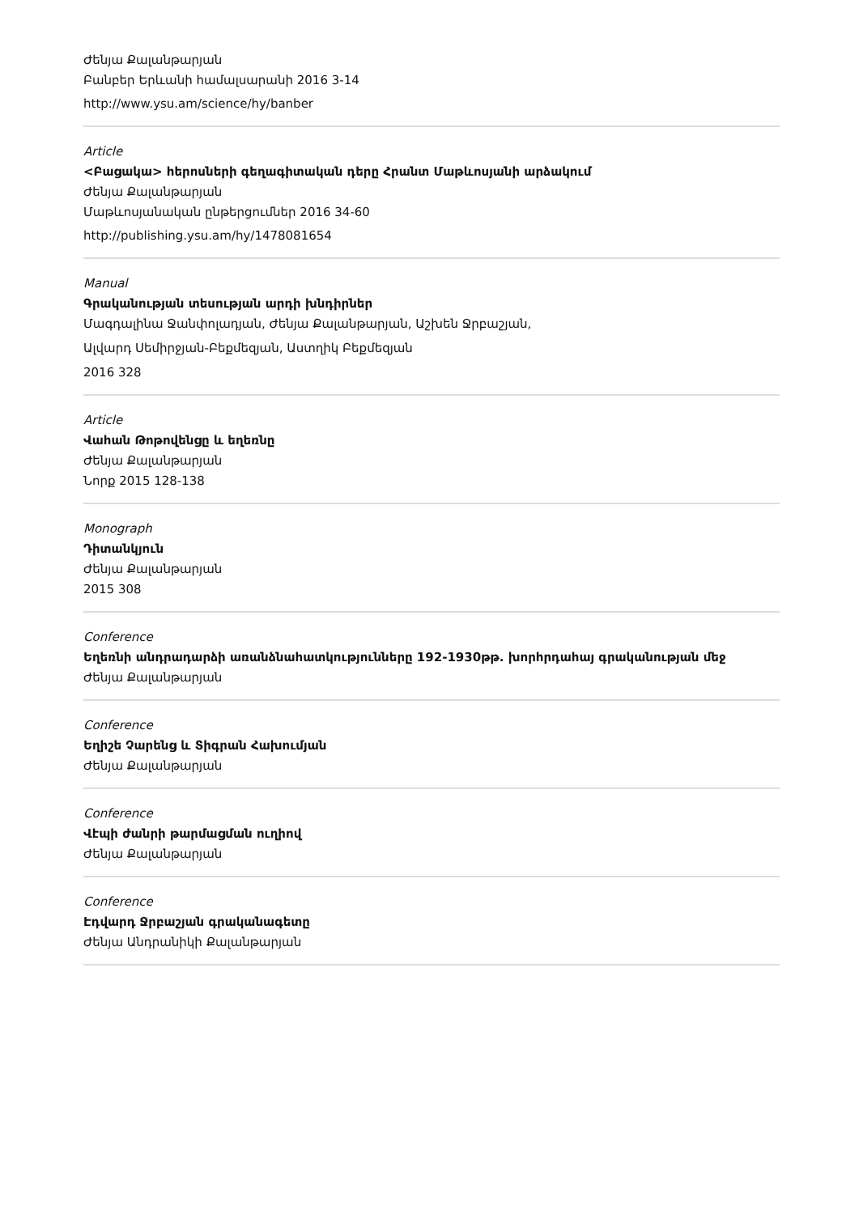Ժենյա Քալանթարյան
Բանբեր Երևանի համալսարանի 2016 3-14
http://www.ysu.am/science/hy/banber
Article
<Բացակա> հերոսների գեղագիտական դերը Հրանտ Մաթևոսյանի արձակում
Ժենյա Քալանթարյան
Մաթևոսյանական ընթերցումներ 2016 34-60
http://publishing.ysu.am/hy/1478081654
Manual
Գրականության տեսության արդի խնդիրներ
Մագդալինա Ջանփոլադյան, Ժենյա Քալանթարյան, Աշխեն Ջրբաշյան,
Ալվարդ Սեմիրջյան-Բեքմեզյան, Աստղիկ Բեքմեզյան
2016 328
Article
Վահան Թոթովենցը և եղեռնը
Ժենյա Քալանթարյան
Նորք 2015 128-138
Monograph
Դիտանկյուն
Ժենյա Քալանթարյան
2015 308
Conference
Եղեռնի անդրադարձի առանձնահատկությունները 192-1930թթ. խորհրդահայ գրականության մեջ
Ժենյա Քալանթարյան
Conference
Եղիշե Չարենց և Տիգրան Հախումյան
Ժենյա Քալանթարյան
Conference
Վէպի ժանրի թարմացման ուղիով
Ժենյա Քալանթարյան
Conference
Էդվարդ Ջրբաշյան գրականագետը
Ժենյա Անդրանիկի Քալանթարյան